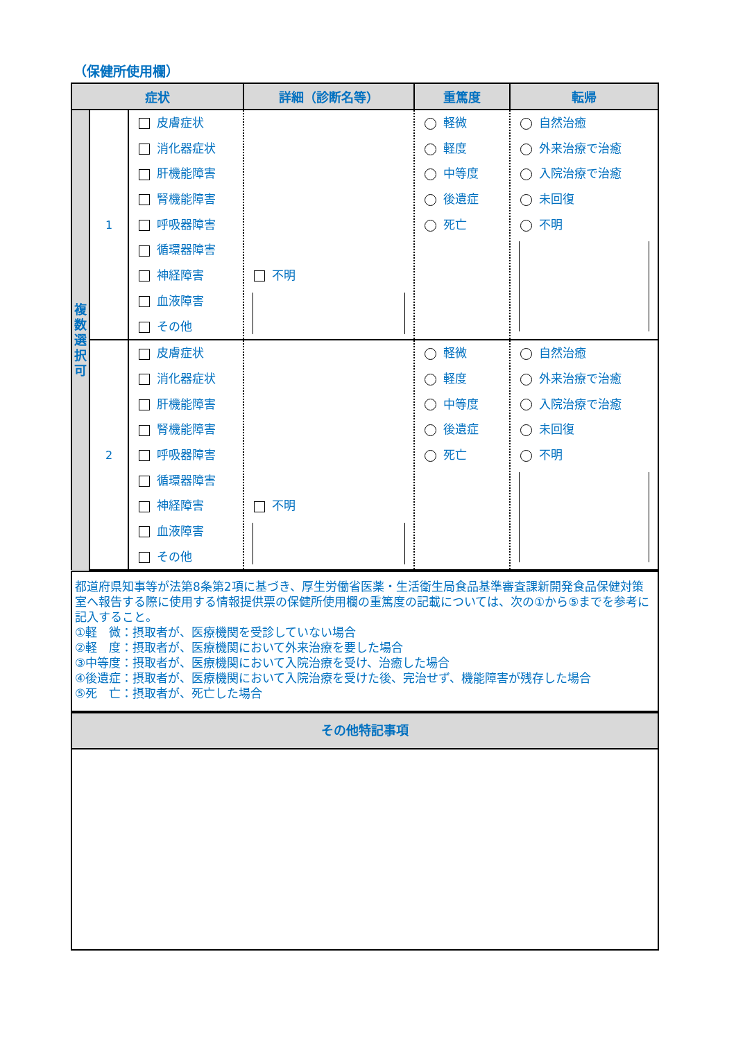（保健所使用欄）
| 症状 | | | 詳細（診断名等） | 重篤度 | 転帰 |
| --- | --- | --- | --- | --- | --- |
| 複 数 選 択 可 | 1 | 皮膚症状 消化器症状 肝機能障害 腎機能障害 呼吸器障害 循環器障害 神経障害 血液障害 その他 | 不明 | 軽微 軽度 中等度 後遺症 死亡 | 自然治癒 外来治療で治癒 入院治療で治癒 未回復 不明 |
| | 2 | 皮膚症状 消化器症状 肝機能障害 腎機能障害 呼吸器障害 循環器障害 神経障害 血液障害 その他 | 不明 | 軽微 軽度 中等度 後遺症 死亡 | 自然治癒 外来治療で治癒 入院治療で治癒 未回復 不明 |
都道府県知事等が法第8条第2項に基づき、厚生労働省医薬・生活衛生局食品基準審査課新開発食品保健対策室へ報告する際に使用する情報提供票の保健所使用欄の重篤度の記載については、次の①から⑤までを参考に記入すること。
①軽　微：摂取者が、医療機関を受診していない場合
②軽　度：摂取者が、医療機関において外来治療を要した場合
③中等度：摂取者が、医療機関において入院治療を受け、治癒した場合
④後遺症：摂取者が、医療機関において入院治療を受けた後、完治せず、機能障害が残存した場合
⑤死　亡：摂取者が、死亡した場合
その他特記事項